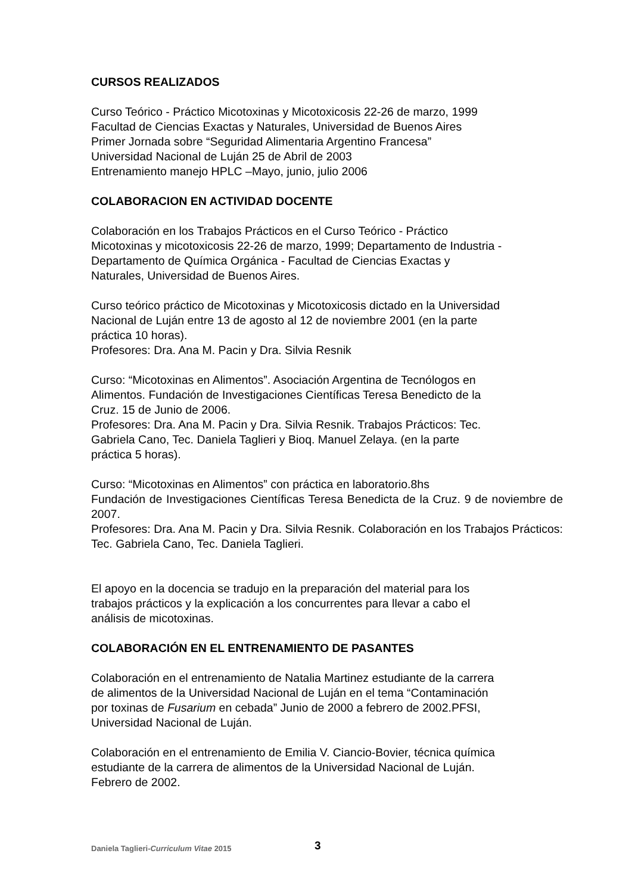CURSOS REALIZADOS
Curso Teórico - Práctico Micotoxinas y Micotoxicosis 22-26 de marzo, 1999
Facultad de Ciencias Exactas y Naturales, Universidad de Buenos Aires
Primer Jornada sobre “Seguridad Alimentaria Argentino Francesa”
Universidad Nacional de Luján 25 de Abril de 2003
Entrenamiento manejo HPLC –Mayo, junio, julio 2006
COLABORACION EN ACTIVIDAD DOCENTE
Colaboración en los Trabajos Prácticos en el Curso Teórico - Práctico
Micotoxinas y micotoxicosis 22-26 de marzo, 1999; Departamento de Industria -
Departamento de Química Orgánica - Facultad de Ciencias Exactas y
Naturales, Universidad de Buenos Aires.
Curso teórico práctico de Micotoxinas y Micotoxicosis dictado en la Universidad
Nacional de Luján entre 13 de agosto al 12 de noviembre 2001 (en la parte
práctica 10 horas).
Profesores: Dra. Ana M. Pacin y Dra. Silvia Resnik
Curso: “Micotoxinas en Alimentos”. Asociación Argentina de Tecnólogos en
Alimentos. Fundación de Investigaciones Científicas Teresa Benedicto de la
Cruz. 15 de Junio de 2006.
Profesores: Dra. Ana M. Pacin y Dra. Silvia Resnik. Trabajos Prácticos: Tec.
Gabriela Cano, Tec. Daniela Taglieri y Bioq. Manuel Zelaya. (en la parte
práctica 5 horas).
Curso: “Micotoxinas en Alimentos” con práctica en laboratorio.8hs
Fundación de Investigaciones Científicas Teresa Benedicta de la Cruz. 9 de noviembre de 2007.
Profesores: Dra. Ana M. Pacin y Dra. Silvia Resnik. Colaboración en los Trabajos Prácticos: Tec. Gabriela Cano, Tec. Daniela Taglieri.
El apoyo en la docencia se tradujo en la preparación del material para los
trabajos prácticos y la explicación a los concurrentes para llevar a cabo el
análisis de micotoxinas.
COLABORACIÓN EN EL ENTRENAMIENTO DE PASANTES
Colaboración en el entrenamiento de Natalia Martinez estudiante de la carrera
de alimentos de la Universidad Nacional de Luján en el tema “Contaminación
por toxinas de Fusarium en cebada” Junio de 2000 a febrero de 2002.PFSI,
Universidad Nacional de Luján.
Colaboración en el entrenamiento de Emilia V. Ciancio-Bovier, técnica química
estudiante de la carrera de alimentos de la Universidad Nacional de Luján.
Febrero de 2002.
Daniela Taglieri-Curriculum Vitae 2015
3